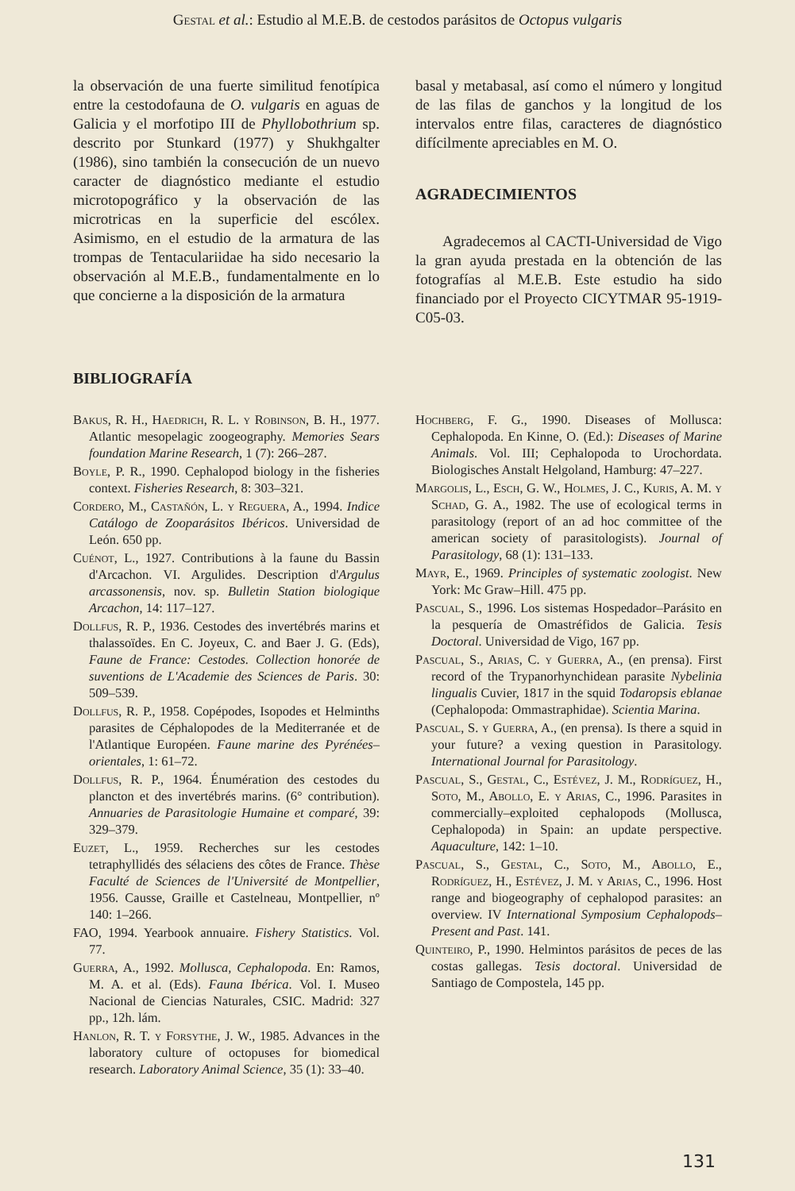Gestal et al.: Estudio al M.E.B. de cestodos parásitos de Octopus vulgaris
la observación de una fuerte similitud fenotípica entre la cestodofauna de O. vulgaris en aguas de Galicia y el morfotipo III de Phyllobothrium sp. descrito por Stunkard (1977) y Shukhgalter (1986), sino también la consecución de un nuevo caracter de diagnóstico mediante el estudio microtopográfico y la observación de las microtricas en la superficie del escólex. Asimismo, en el estudio de la armatura de las trompas de Tentaculariidae ha sido necesario la observación al M.E.B., fundamentalmente en lo que concierne a la disposición de la armatura
basal y metabasal, así como el número y longitud de las filas de ganchos y la longitud de los intervalos entre filas, caracteres de diagnóstico difícilmente apreciables en M. O.
AGRADECIMIENTOS
Agradecemos al CACTI-Universidad de Vigo la gran ayuda prestada en la obtención de las fotografías al M.E.B. Este estudio ha sido financiado por el Proyecto CICYTMAR 95-1919-C05-03.
BIBLIOGRAFÍA
Bakus, R. H., Haedrich, R. L. y Robinson, B. H., 1977. Atlantic mesopelagic zoogeography. Memories Sears foundation Marine Research, 1 (7): 266–287.
Boyle, P. R., 1990. Cephalopod biology in the fisheries context. Fisheries Research, 8: 303–321.
Cordero, M., Castañón, L. y Reguera, A., 1994. Indice Catálogo de Zooparásitos Ibéricos. Universidad de León. 650 pp.
Cuénot, L., 1927. Contributions à la faune du Bassin d'Arcachon. VI. Argulides. Description d'Argulus arcassonensis, nov. sp. Bulletin Station biologique Arcachon, 14: 117–127.
Dollfus, R. P., 1936. Cestodes des invertébrés marins et thalassoïdes. En C. Joyeux, C. and Baer J. G. (Eds), Faune de France: Cestodes. Collection honorée de suventions de L'Academie des Sciences de Paris. 30: 509–539.
Dollfus, R. P., 1958. Copépodes, Isopodes et Helminths parasites de Céphalopodes de la Mediterranée et de l'Atlantique Européen. Faune marine des Pyrénées–orientales, 1: 61–72.
Dollfus, R. P., 1964. Énumération des cestodes du plancton et des invertébrés marins. (6° contribution). Annuaries de Parasitologie Humaine et comparé, 39: 329–379.
Euzet, L., 1959. Recherches sur les cestodes tetraphyllidés des sélaciens des côtes de France. Thèse Faculté de Sciences de l'Université de Montpellier, 1956. Causse, Graille et Castelneau, Montpellier, nº 140: 1–266.
FAO, 1994. Yearbook annuaire. Fishery Statistics. Vol. 77.
Guerra, A., 1992. Mollusca, Cephalopoda. En: Ramos, M. A. et al. (Eds). Fauna Ibérica. Vol. I. Museo Nacional de Ciencias Naturales, CSIC. Madrid: 327 pp., 12h. lám.
Hanlon, R. T. y Forsythe, J. W., 1985. Advances in the laboratory culture of octopuses for biomedical research. Laboratory Animal Science, 35 (1): 33–40.
Hochberg, F. G., 1990. Diseases of Mollusca: Cephalopoda. En Kinne, O. (Ed.): Diseases of Marine Animals. Vol. III; Cephalopoda to Urochordata. Biologisches Anstalt Helgoland, Hamburg: 47–227.
Margolis, L., Esch, G. W., Holmes, J. C., Kuris, A. M. y Schad, G. A., 1982. The use of ecological terms in parasitology (report of an ad hoc committee of the american society of parasitologists). Journal of Parasitology, 68 (1): 131–133.
Mayr, E., 1969. Principles of systematic zoologist. New York: Mc Graw–Hill. 475 pp.
Pascual, S., 1996. Los sistemas Hospedador–Parásito en la pesquería de Omastréfidos de Galicia. Tesis Doctoral. Universidad de Vigo, 167 pp.
Pascual, S., Arias, C. y Guerra, A., (en prensa). First record of the Trypanorhynchidean parasite Nybelinia lingualis Cuvier, 1817 in the squid Todaropsis eblanae (Cephalopoda: Ommastraphidae). Scientia Marina.
Pascual, S. y Guerra, A., (en prensa). Is there a squid in your future? a vexing question in Parasitology. International Journal for Parasitology.
Pascual, S., Gestal, C., Estévez, J. M., Rodríguez, H., Soto, M., Abollo, E. y Arias, C., 1996. Parasites in commercially–exploited cephalopods (Mollusca, Cephalopoda) in Spain: an update perspective. Aquaculture, 142: 1–10.
Pascual, S., Gestal, C., Soto, M., Abollo, E., Rodríguez, H., Estévez, J. M. y Arias, C., 1996. Host range and biogeography of cephalopod parasites: an overview. IV International Symposium Cephalopods–Present and Past. 141.
Quinteiro, P., 1990. Helmintos parásitos de peces de las costas gallegas. Tesis doctoral. Universidad de Santiago de Compostela, 145 pp.
131